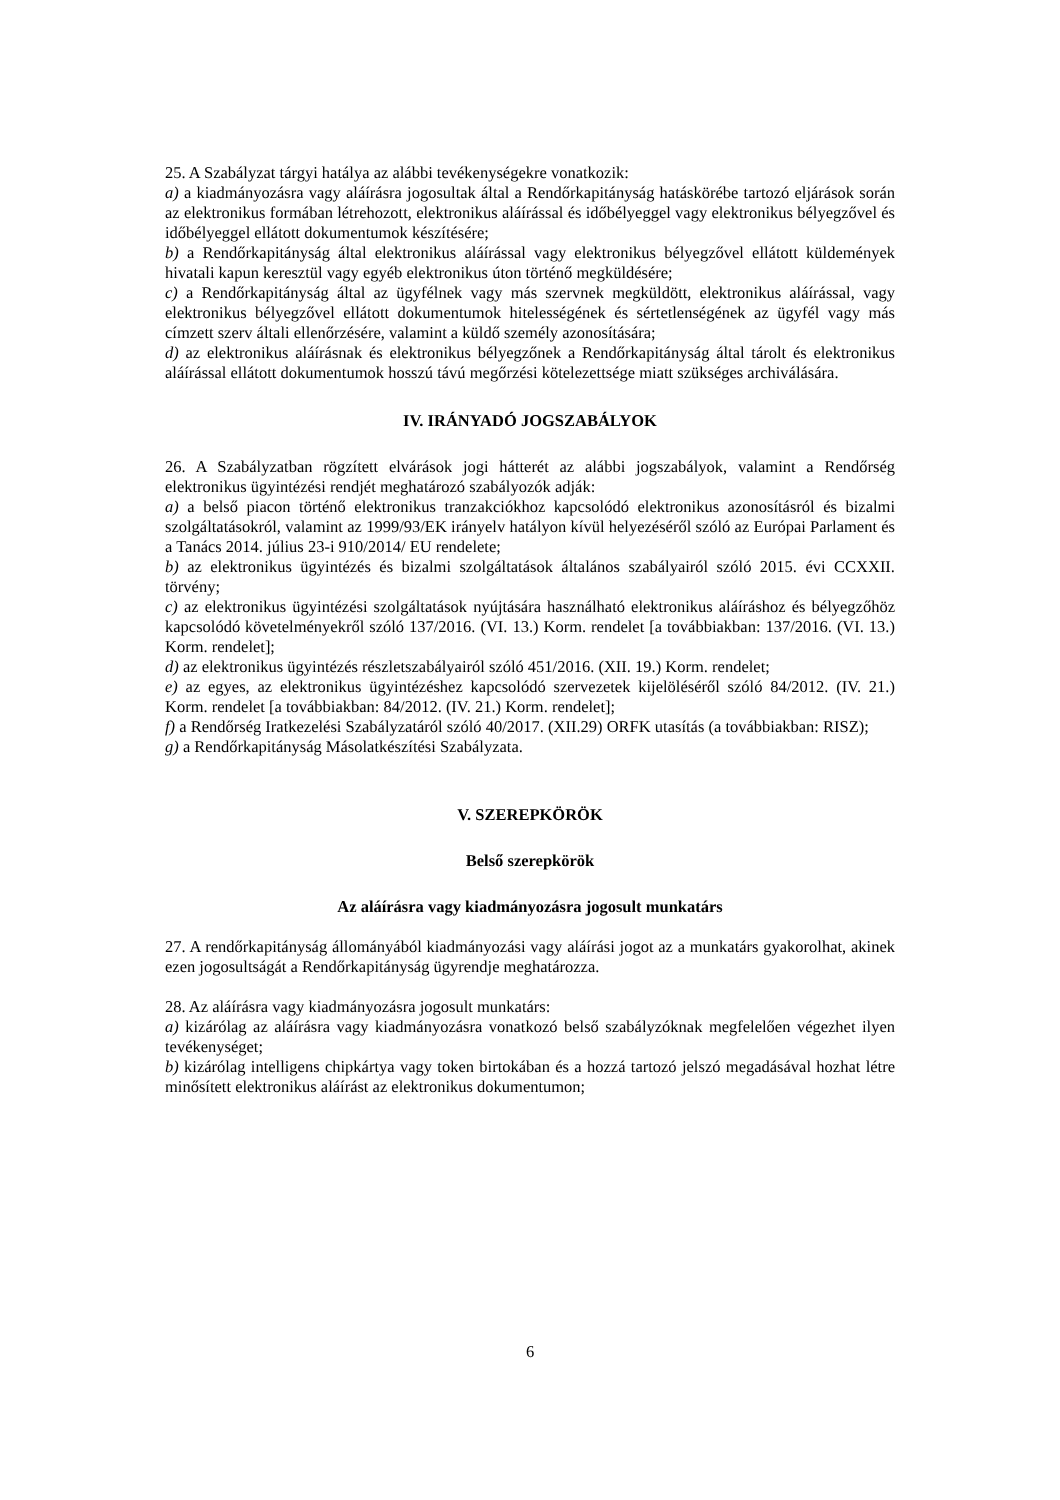25. A Szabályzat tárgyi hatálya az alábbi tevékenységekre vonatkozik:
a) a kiadmányozásra vagy aláírásra jogosultak által a Rendőrkapitányság hatáskörébe tartozó eljárások során az elektronikus formában létrehozott, elektronikus aláírással és időbélyeggel vagy elektronikus bélyegzővel és időbélyeggel ellátott dokumentumok készítésére;
b) a Rendőrkapitányság által elektronikus aláírással vagy elektronikus bélyegzővel ellátott küldemények hivatali kapun keresztül vagy egyéb elektronikus úton történő megküldésére;
c) a Rendőrkapitányság által az ügyfélnek vagy más szervnek megküldött, elektronikus aláírással, vagy elektronikus bélyegzővel ellátott dokumentumok hitelességének és sértetlenségének az ügyfél vagy más címzett szerv általi ellenőrzésére, valamint a küldő személy azonosítására;
d) az elektronikus aláírásnak és elektronikus bélyegzőnek a Rendőrkapitányság által tárolt és elektronikus aláírással ellátott dokumentumok hosszú távú megőrzési kötelezettsége miatt szükséges archiválására.
IV. IRÁNYADÓ JOGSZABÁLYOK
26. A Szabályzatban rögzített elvárások jogi hátterét az alábbi jogszabályok, valamint a Rendőrség elektronikus ügyintézési rendjét meghatározó szabályozók adják:
a) a belső piacon történő elektronikus tranzakciókhoz kapcsolódó elektronikus azonosításról és bizalmi szolgáltatásokról, valamint az 1999/93/EK irányelv hatályon kívül helyezéséről szóló az Európai Parlament és a Tanács 2014. július 23-i 910/2014/ EU rendelete;
b) az elektronikus ügyintézés és bizalmi szolgáltatások általános szabályairól szóló 2015. évi CCXXII. törvény;
c) az elektronikus ügyintézési szolgáltatások nyújtására használható elektronikus aláíráshoz és bélyegzőhöz kapcsolódó követelményekről szóló 137/2016. (VI. 13.) Korm. rendelet [a továbbiakban: 137/2016. (VI. 13.) Korm. rendelet];
d) az elektronikus ügyintézés részletszabályairól szóló 451/2016. (XII. 19.) Korm. rendelet;
e) az egyes, az elektronikus ügyintézéshez kapcsolódó szervezetek kijelöléséről szóló 84/2012. (IV. 21.) Korm. rendelet [a továbbiakban: 84/2012. (IV. 21.) Korm. rendelet];
f) a Rendőrség Iratkezelési Szabályzatáról szóló 40/2017. (XII.29) ORFK utasítás (a továbbiakban: RISZ);
g) a Rendőrkapitányság Másolatkészítési Szabályzata.
V. SZEREPKÖRÖK
Belső szerepkörök
Az aláírásra vagy kiadmányozásra jogosult munkatárs
27. A rendőrkapitányság állományából kiadmányozási vagy aláírási jogot az a munkatárs gyakorolhat, akinek ezen jogosultságát a Rendőrkapitányság ügyrendje meghatározza.
28. Az aláírásra vagy kiadmányozásra jogosult munkatárs:
a) kizárólag az aláírásra vagy kiadmányozásra vonatkozó belső szabályzóknak megfelelően végezhet ilyen tevékenységet;
b) kizárólag intelligens chipkártya vagy token birtokában és a hozzá tartozó jelszó megadásával hozhat létre minősített elektronikus aláírást az elektronikus dokumentumon;
6